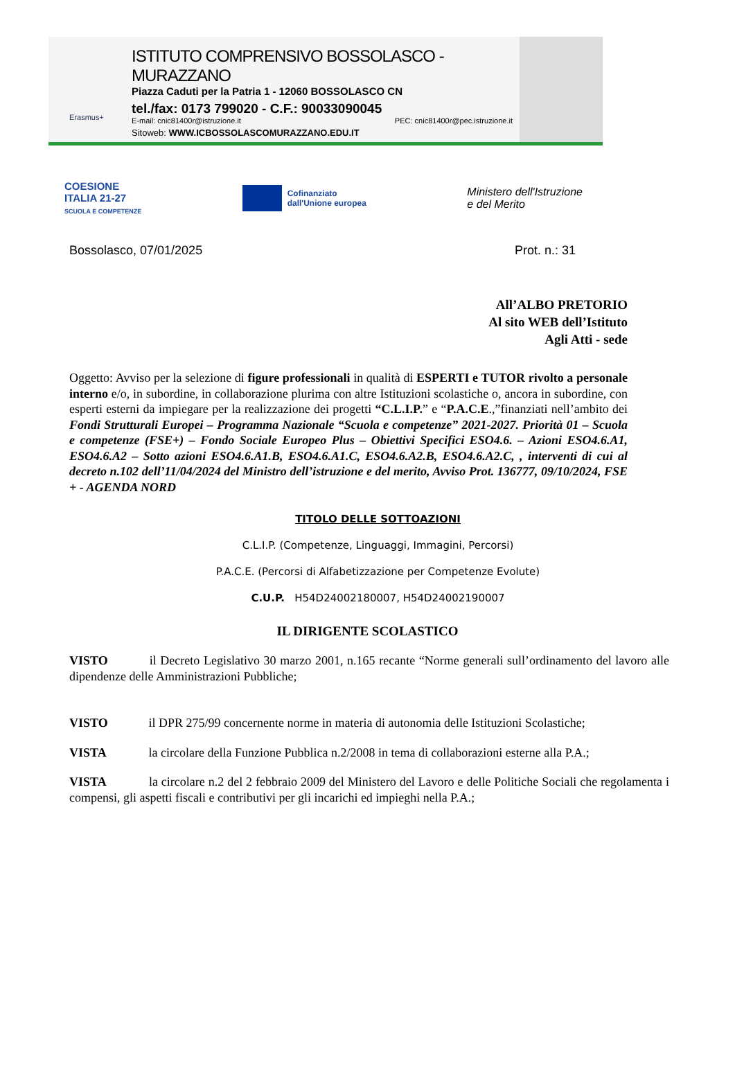Erasmus+
ISTITUTO COMPRENSIVO BOSSOLASCO - MURAZZANO
Piazza Caduti per la Patria 1 - 12060 BOSSOLASCO CN
tel./fax: 0173 799020 - C.F.: 90033090045
E-mail: cnic81400r@istruzione.it PEC: cnic81400r@pec.istruzione.it
Sitoweb: WWW.ICBOSSOLASCOMURAZZANO.EDU.IT
COESIONE
ITALIA 21-27
SCUOLA E COMPETENZE
Cofinanziato
dall'Unione europea
Ministero dell'Istruzione
e del Merito
Bossolasco, 07/01/2025 Prot. n.: 31
All’ALBO PRETORIO
Al sito WEB dell’Istituto
Agli Atti - sede
Oggetto: Avviso per la selezione di figure professionali in qualità di ESPERTI e TUTOR rivolto a personale interno e/o, in subordine, in collaborazione plurima con altre Istituzioni scolastiche o, ancora in subordine, con esperti esterni da impiegare per la realizzazione dei progetti “C.L.I.P.” e “P.A.C.E.,”finanziati nell’ambito dei Fondi Strutturali Europei – Programma Nazionale “Scuola e competenze” 2021-2027. Priorità 01 – Scuola e competenze (FSE+) – Fondo Sociale Europeo Plus – Obiettivi Specifici ESO4.6. – Azioni ESO4.6.A1, ESO4.6.A2 – Sotto azioni ESO4.6.A1.B, ESO4.6.A1.C, ESO4.6.A2.B, ESO4.6.A2.C, , interventi di cui al decreto n.102 dell’11/04/2024 del Ministro dell’istruzione e del merito, Avviso Prot. 136777, 09/10/2024, FSE + - AGENDA NORD
TITOLO DELLE SOTTOAZIONI
C.L.I.P. (Competenze, Linguaggi, Immagini, Percorsi)
P.A.C.E. (Percorsi di Alfabetizzazione per Competenze Evolute)
C.U.P. H54D24002180007, H54D24002190007
IL DIRIGENTE SCOLASTICO
VISTO il Decreto Legislativo 30 marzo 2001, n.165 recante “Norme generali sull’ordinamento del lavoro alle dipendenze delle Amministrazioni Pubbliche;
VISTO il DPR 275/99 concernente norme in materia di autonomia delle Istituzioni Scolastiche;
VISTA la circolare della Funzione Pubblica n.2/2008 in tema di collaborazioni esterne alla P.A.;
VISTA la circolare n.2 del 2 febbraio 2009 del Ministero del Lavoro e delle Politiche Sociali che regolamenta i compensi, gli aspetti fiscali e contributivi per gli incarichi ed impieghi nella P.A.;